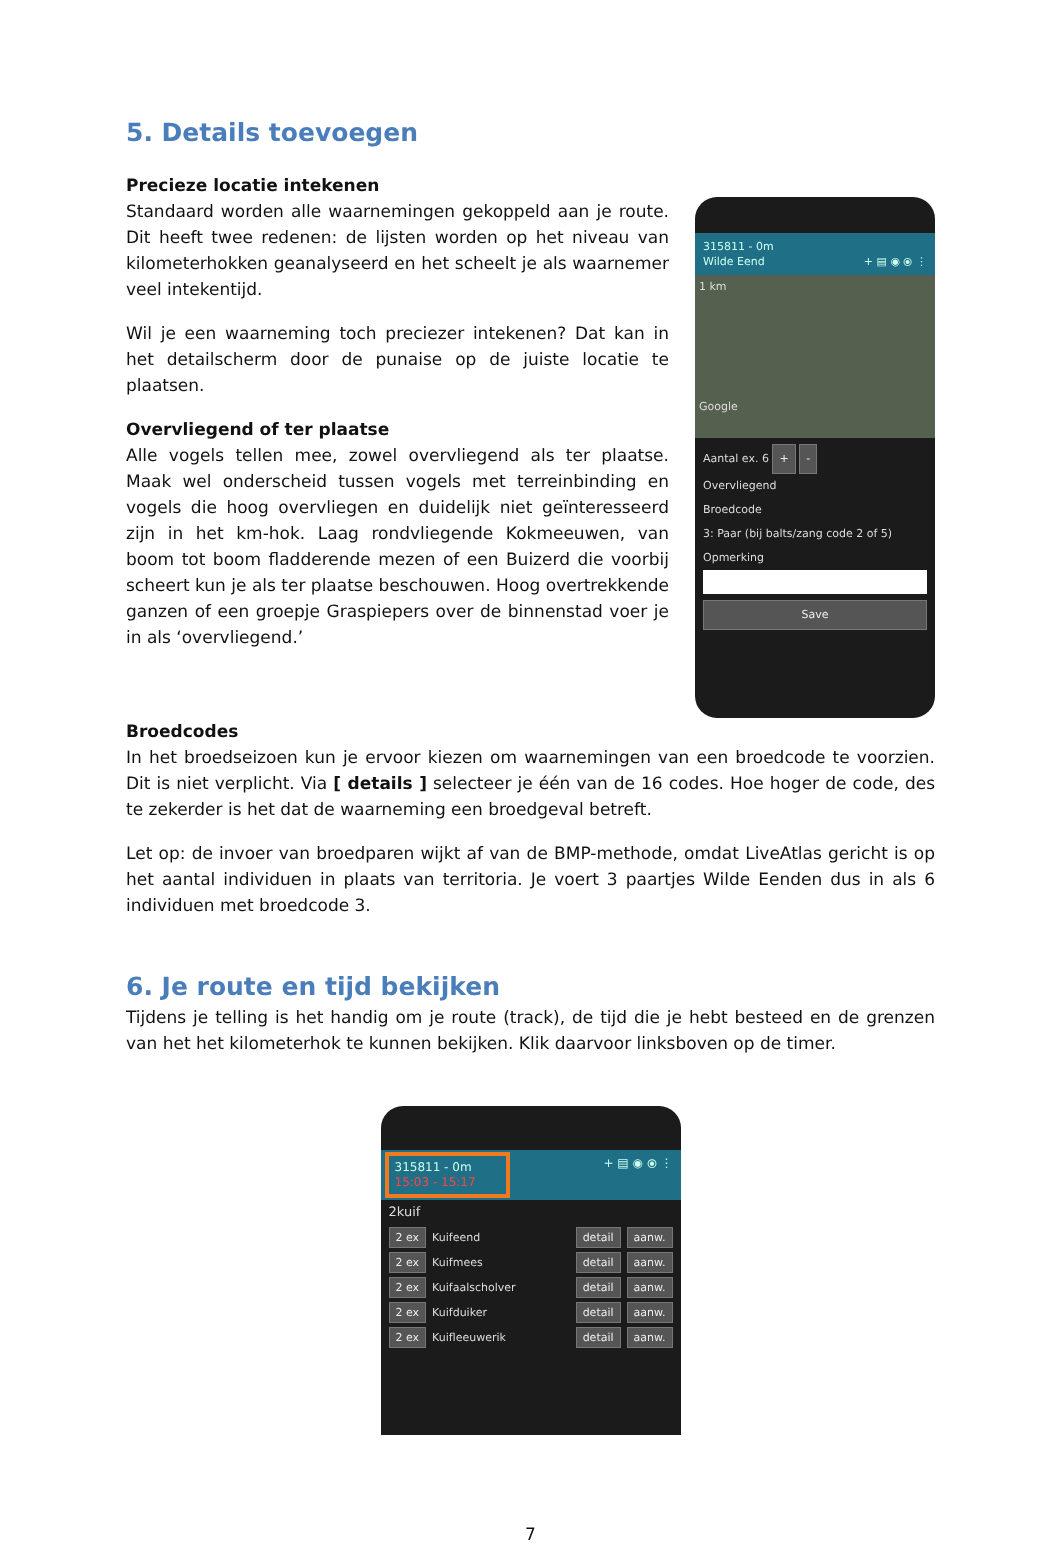5. Details toevoegen
Precieze locatie intekenen
Standaard worden alle waarnemingen gekoppeld aan je route. Dit heeft twee redenen: de lijsten worden op het niveau van kilometerhokken geanalyseerd en het scheelt je als waarnemer veel intekentijd.
Wil je een waarneming toch preciezer intekenen? Dat kan in het detailscherm door de punaise op de juiste locatie te plaatsen.
Overvliegend of ter plaatse
Alle vogels tellen mee, zowel overvliegend als ter plaatse. Maak wel onderscheid tussen vogels met terreinbinding en vogels die hoog overvliegen en duidelijk niet geïnteresseerd zijn in het km-hok. Laag rondvliegende Kokmeeuwen, van boom tot boom fladderende mezen of een Buizerd die voorbij scheert kun je als ter plaatse beschouwen. Hoog overtrekkende ganzen of een groepje Graspiepers over de binnenstad voer je in als ‘overvliegend.’
315811 - 0m
Wilde Eend + ▤ ◉ ⦿ ⋮
1 km
Google
Aantal ex. 6 + -
Overvliegend
Broedcode
3: Paar (bij balts/zang code 2 of 5)
Opmerking
Save
Broedcodes
In het broedseizoen kun je ervoor kiezen om waarnemingen van een broedcode te voorzien. Dit is niet verplicht. Via [ details ] selecteer je één van de 16 codes. Hoe hoger de code, des te zekerder is het dat de waarneming een broedgeval betreft.
Let op: de invoer van broedparen wijkt af van de BMP-methode, omdat LiveAtlas gericht is op het aantal individuen in plaats van territoria. Je voert 3 paartjes Wilde Eenden dus in als 6 individuen met broedcode 3.
6. Je route en tijd bekijken
Tijdens je telling is het handig om je route (track), de tijd die je hebt besteed en de grenzen van het het kilometerhok te kunnen bekijken. Klik daarvoor linksboven op de timer.
315811 - 0m
15:03 - 15:17 + ▤ ◉ ⦿ ⋮
2kuif
2 ex Kuifeend detail aanw.
2 ex Kuifmees detail aanw.
2 ex Kuifaalscholver detail aanw.
2 ex Kuifduiker detail aanw.
2 ex Kuifleeuwerik detail aanw.
7